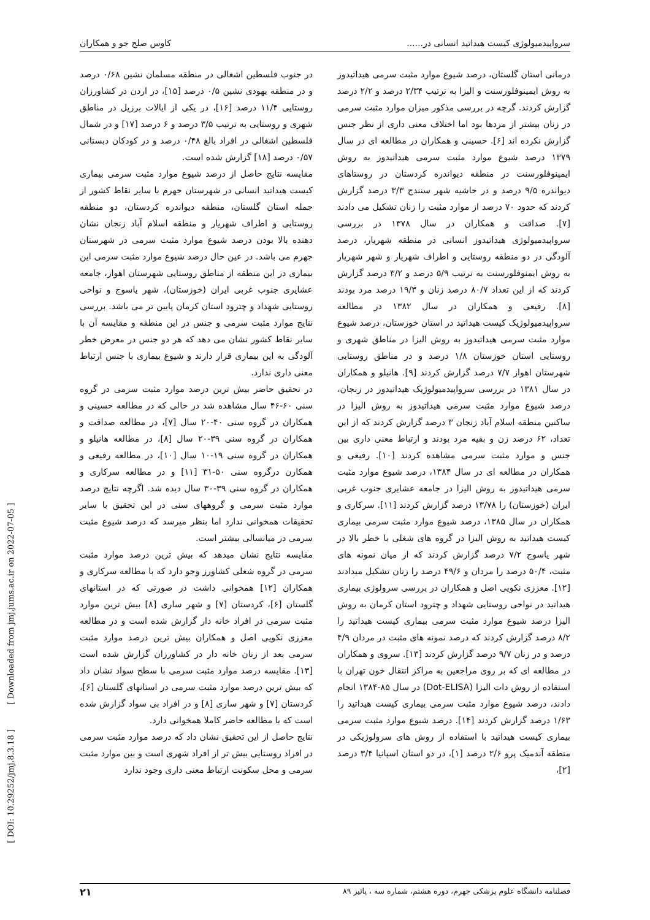سرواپیدمیولوژی کیست هیداتید انسانی در...... کاوس صلح جو و همکاران
درمانی استان گلستان، درصد شیوع موارد مثبت سرمی هیداتیدوز به روش ایمینوفلورسنت و الیزا به ترتیب ۲/۳۴ درصد و ۲/۲ درصد گزارش کردند. گرچه در بررسی مذکور میزان موارد مثبت سرمی در زنان بیشتر از مردها بود اما اختلاف معنی داری از نظر جنس گزارش نکرده اند [۶]. حسینی و همکاران در مطالعه ای در سال ۱۳۷۹ درصد شیوع موارد مثبت سرمی هیداتیدوز به روش ایمینوفلورسنت در منطقه دیواندره کردستان در روستاهای دیواندره ۹/۵ درصد و در حاشیه شهر سنندج ۳/۳ درصد گزارش کردند که حدود ۷۰ درصد از موارد مثبت را زنان تشکیل می دادند [۷]. صداقت و همکاران در سال ۱۳۷۸ در بررسی سرواپیدمیولوژی هیداتیدوز انسانی در منطقه شهریار، درصد آلودگی در دو منطقه روستایی و اطراف شهریار و شهر شهریار به روش ایمنوفلورسنت به ترتیب ۵/۹ درصد و ۳/۲ درصد گزارش کردند که از این تعداد ۸۰/۷ درصد زنان و ۱۹/۳ درصد مرد بودند [۸]. رفیعی و همکاران در سال ۱۳۸۲ در مطالعه سرواپیدمیولوژیک کیست هیداتید در استان خوزستان، درصد شیوع موارد مثبت سرمی هیداتیدوز به روش الیزا در مناطق شهری و روستایی استان خوزستان ۱/۸ درصد و در مناطق روستایی شهرستان اهواز ۷/۷ درصد گزارش کردند [۹]. هانیلو و همکاران در سال ۱۳۸۱ در بررسی سرواپیدمیولوژیک هیداتیدوز در زنجان، درصد شیوع موارد مثبت سرمی هیداتیدوز به روش الیزا در ساکنین منطقه اسلام آباد زنجان ۳ درصد گزارش کردند که از این تعداد، ۶۲ درصد زن و بقیه مرد بودند و ارتباط معنی داری بین جنس و موارد مثبت سرمی مشاهده کردند [۱۰]. رفیعی و همکاران در مطالعه ای در سال ۱۳۸۴، درصد شیوع موارد مثبت سرمی هیداتیدوز به روش الیزا در جامعه عشایری جنوب غربی ایران (خوزستان) را ۱۳/۷۸ درصد گزارش کردند [۱۱]. سرکاری و همکاران در سال ۱۳۸۵، درصد شیوع موارد مثبت سرمی بیماری کیست هیداتید به روش الیزا در گروه های شغلی با خطر بالا در شهر یاسوج ۷/۲ درصد گزارش کردند که از میان نمونه های مثبت، ۵۰/۴ درصد را مردان و ۴۹/۶ درصد را زنان تشکیل میدادند [۱۲]. معززی نکویی اصل و همکاران در بررسی سرولوژی بیماری هیداتید در نواحی روستایی شهداد و چترود استان کرمان به روش الیزا درصد شیوع موارد مثبت سرمی بیماری کیست هیداتید را ۸/۲ درصد گزارش کردند که درصد نمونه های مثبت در مردان ۴/۹ درصد و در زنان ۹/۷ درصد گزارش کردند [۱۳]. سروی و همکاران در مطالعه ای که بر روی مراجعین به مراکز انتقال خون تهران با استفاده از روش دات الیزا (Dot-ELISA) در سال ۸۵-۱۳۸۴ انجام دادند، درصد شیوع موارد مثبت سرمی بیماری کیست هیداتید را ۱/۶۳ درصد گزارش کردند [۱۴]. درصد شیوع موارد مثبت سرمی بیماری کیست هیداتید با استفاده از روش های سرولوژیکی در منطقه آندمیک پرو ۲/۶ درصد [۱]، در دو استان اسپانیا ۳/۴ درصد [۲]،
در جنوب فلسطین اشغالی در منطقه مسلمان نشین ۰/۶۸ درصد و در منطقه یهودی نشین ۰/۵ درصد [۱۵]، در اردن در کشاورزان روستایی ۱۱/۴ درصد [۱۶]، در یکی از ایالات برزیل در مناطق شهری و روستایی به ترتیب ۳/۵ درصد و ۶ درصد [۱۷] و در شمال فلسطین اشغالی در افراد بالغ ۰/۴۸ درصد و در کودکان دبستانی ۰/۵۷ درصد [۱۸] گزارش شده است.
مقایسه نتایج حاصل از درصد شیوع موارد مثبت سرمی بیماری کیست هیداتید انسانی در شهرستان جهرم با سایر نقاط کشور از جمله استان گلستان، منطقه دیواندره کردستان، دو منطقه روستایی و اطراف شهریار و منطقه اسلام آباد زنجان نشان دهنده بالا بودن درصد شیوع موارد مثبت سرمی در شهرستان جهرم می باشد. در عین حال درصد شیوع موارد مثبت سرمی این بیماری در این منطقه از مناطق روستایی شهرستان اهواز، جامعه عشایری جنوب غربی ایران (خوزستان)، شهر یاسوج و نواحی روستایی شهداد و چترود استان کرمان پایین تر می باشد. بررسی نتایج موارد مثبت سرمی و جنس در این منطقه و مقایسه آن با سایر نقاط کشور نشان می دهد که هر دو جنس در معرض خطر آلودگی به این بیماری قرار دارند و شیوع بیماری با جنس ارتباط معنی داری ندارد.
در تحقیق حاضر بیش ترین درصد موارد مثبت سرمی در گروه سنی ۶۰-۴۶ سال مشاهده شد در حالی که در مطالعه حسینی و همکاران در گروه سنی ۴۰-۲۰ سال [۷]، در مطالعه صداقت و همکاران در گروه سنی ۳۹-۲۰ سال [۸]، در مطالعه هانیلو و همکاران در گروه سنی ۱۹-۱۰ سال [۱۰]، در مطالعه رفیعی و همکارن درگروه سنی ۵۰-۳۱ [۱۱] و در مطالعه سرکاری و همکاران در گروه سنی ۳۹-۳۰ سال دیده شد. اگرچه نتایج درصد موارد مثبت سرمی و گروههای سنی در این تحقیق با سایر تحقیقات همخوانی ندارد اما بنظر میرسد که درصد شیوع مثبت سرمی در میانسالی بیشتر است.
مقایسه نتایج نشان میدهد که بیش ترین درصد موارد مثبت سرمی در گروه شغلی کشاورز وجو دارد که با مطالعه سرکاری و همکاران [۱۲] همخوانی داشت در صورتی که در استانهای گلستان [۶]، کردستان [۷] و شهر ساری [۸] بیش ترین موارد مثبت سرمی در افراد خانه دار گزارش شده است و در مطالعه معززی نکویی اصل و همکاران بیش ترین درصد موارد مثبت سرمی بعد از زنان خانه دار در کشاورزان گزارش شده است [۱۳]. مقایسه درصد موارد مثبت سرمی با سطح سواد نشان داد که بیش ترین درصد موارد مثبت سرمی در استانهای گلستان [۶]، کردستان [۷] و شهر ساری [۸] و در افراد بی سواد گزارش شده است که با مطالعه حاضر کاملا همخوانی دارد.
نتایج حاصل از این تحقیق نشان داد که درصد موارد مثبت سرمی در افراد روستایی بیش تر از افراد شهری است و بین موارد مثبت سرمی و محل سکونت ارتباط معنی داری وجود ندارد
فصلنامه دانشگاه علوم پزشکی جهرم، دوره هشتم، شماره سه ، پائیز ۸۹ ۲۱
[ Downloaded from jmj.jums.ac.ir on 2022-07-05 ]
[ DOI: 10.29252/jmj.8.3.18 ]